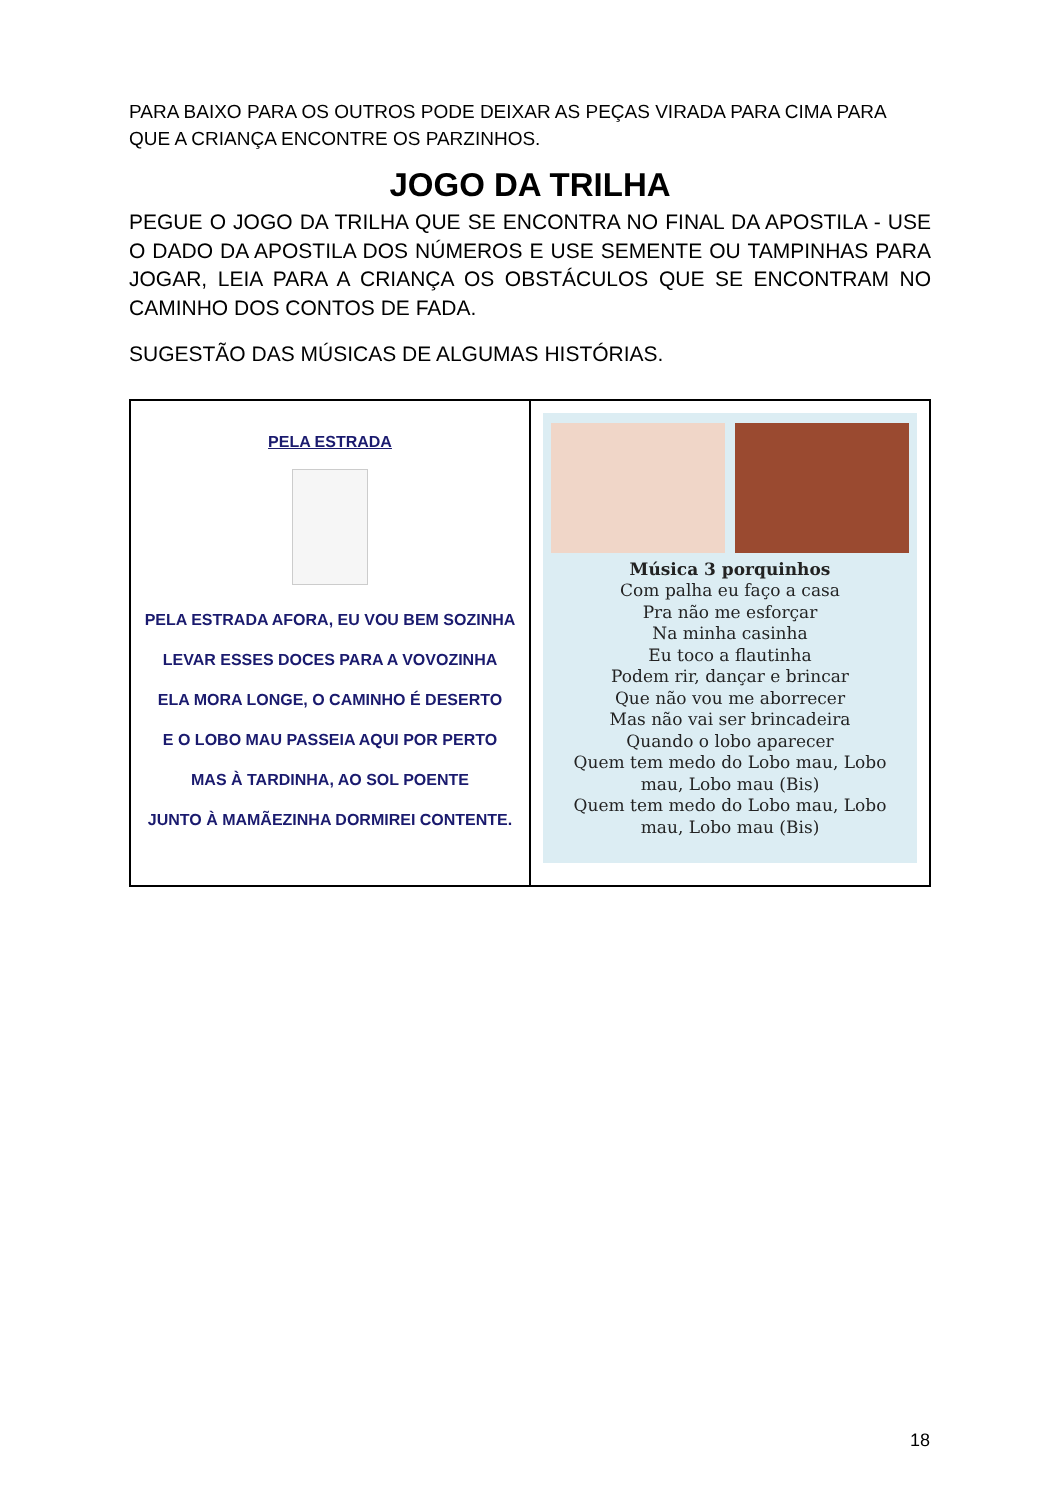PARA BAIXO PARA OS OUTROS PODE DEIXAR AS PEÇAS VIRADA PARA CIMA PARA QUE A CRIANÇA ENCONTRE OS PARZINHOS.
JOGO DA TRILHA
PEGUE O JOGO DA TRILHA QUE SE ENCONTRA NO FINAL DA APOSTILA - USE O DADO DA APOSTILA DOS NÚMEROS E USE SEMENTE OU TAMPINHAS PARA JOGAR, LEIA PARA A CRIANÇA OS OBSTÁCULOS QUE SE ENCONTRAM NO CAMINHO DOS CONTOS DE FADA.
SUGESTÃO DAS MÚSICAS DE ALGUMAS HISTÓRIAS.
| PELA ESTRADA PELA ESTRADA AFORA, EU VOU BEM SOZINHA LEVAR ESSES DOCES PARA A VOVOZINHA ELA MORA LONGE, O CAMINHO É DESERTO E O LOBO MAU PASSEIA AQUI POR PERTO MAS À TARDINHA, AO SOL POENTE JUNTO À MAMÃEZINHA DORMIREI CONTENTE. | Música 3 porquinhos Com palha eu faço a casa Pra não me esforçar Na minha casinha Eu toco a flautinha Podem rir, dançar e brincar Que não vou me aborrecer Mas não vai ser brincadeira Quando o lobo aparecer Quem tem medo do Lobo mau, Lobo mau, Lobo mau (Bis) Quem tem medo do Lobo mau, Lobo mau, Lobo mau (Bis) |
18